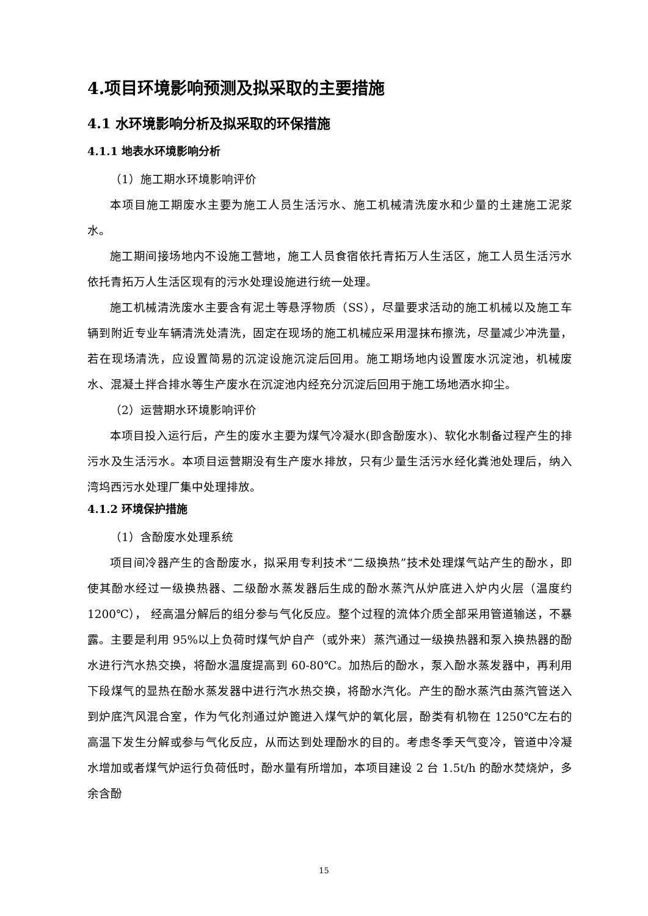4.项目环境影响预测及拟采取的主要措施
4.1 水环境影响分析及拟采取的环保措施
4.1.1 地表水环境影响分析
（1）施工期水环境影响评价
本项目施工期废水主要为施工人员生活污水、施工机械清洗废水和少量的土建施工泥浆水。
施工期间接场地内不设施工营地，施工人员食宿依托青拓万人生活区，施工人员生活污水依托青拓万人生活区现有的污水处理设施进行统一处理。
施工机械清洗废水主要含有泥土等悬浮物质（SS），尽量要求活动的施工机械以及施工车辆到附近专业车辆清洗处清洗，固定在现场的施工机械应采用湿抹布擦洗，尽量减少冲洗量，若在现场清洗，应设置简易的沉淀设施沉淀后回用。施工期场地内设置废水沉淀池，机械废水、混凝土拌合排水等生产废水在沉淀池内经充分沉淀后回用于施工场地洒水抑尘。
（2）运营期水环境影响评价
本项目投入运行后，产生的废水主要为煤气冷凝水(即含酚废水)、软化水制备过程产生的排污水及生活污水。本项目运营期没有生产废水排放，只有少量生活污水经化粪池处理后，纳入湾坞西污水处理厂集中处理排放。
4.1.2 环境保护措施
（1）含酚废水处理系统
项目间冷器产生的含酚废水，拟采用专利技术“二级换热”技术处理煤气站产生的酚水，即使其酚水经过一级换热器、二级酚水蒸发器后生成的酚水蒸汽从炉底进入炉内火层（温度约 1200℃）， 经高温分解后的组分参与气化反应。整个过程的流体介质全部采用管道输送，不暴露。主要是利用 95%以上负荷时煤气炉自产（或外来）蒸汽通过一级换热器和泵入换热器的酚水进行汽水热交换，将酚水温度提高到 60-80℃。加热后的酚水，泵入酚水蒸发器中，再利用下段煤气的显热在酚水蒸发器中进行汽水热交换，将酚水汽化。产生的酚水蒸汽由蒸汽管送入到炉底汽风混合室，作为气化剂通过炉篦进入煤气炉的氧化层，酚类有机物在 1250℃左右的高温下发生分解或参与气化反应，从而达到处理酚水的目的。考虑冬季天气变冷，管道中冷凝水增加或者煤气炉运行负荷低时，酚水量有所增加，本项目建设 2 台 1.5t/h 的酚水焚烧炉，多余含酚
15